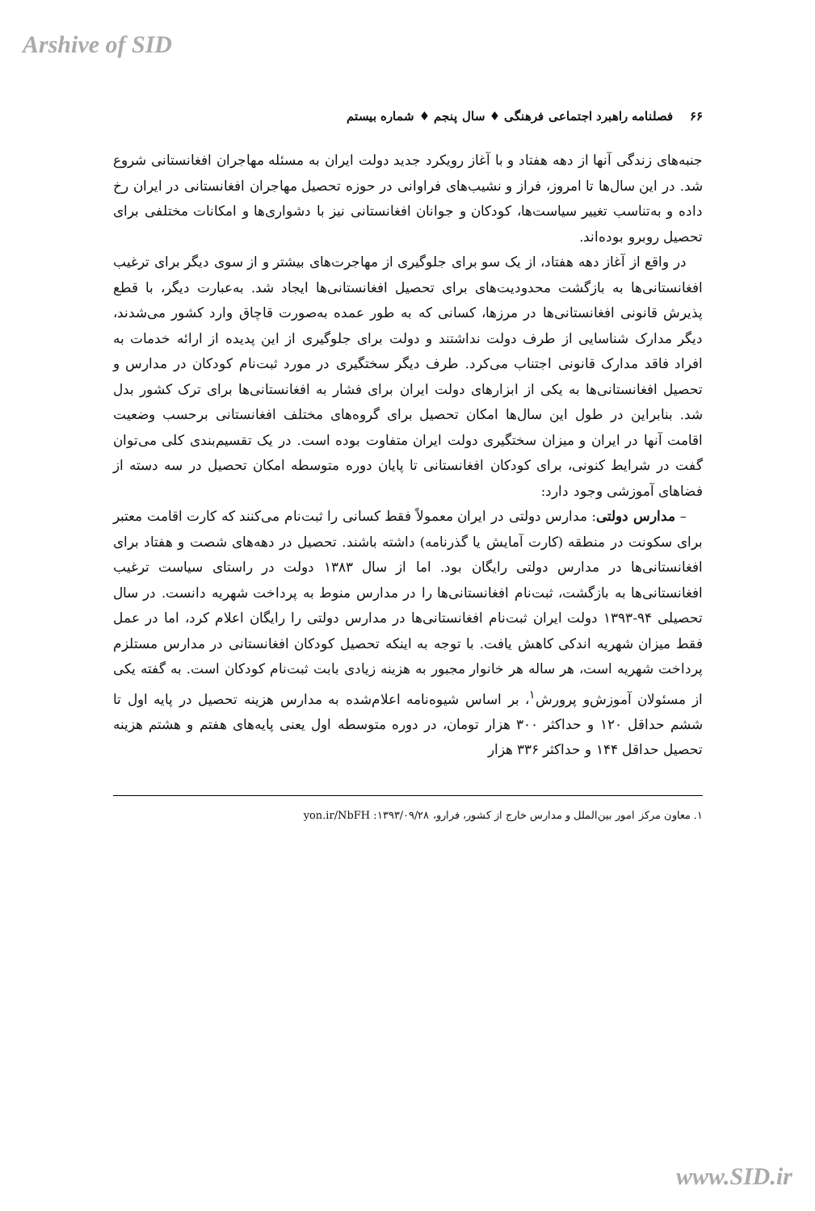Arshive of SID
۶۶ فصلنامه راهبرد اجتماعی فرهنگی ♦ سال پنجم ♦ شماره بیستم
جنبه‌های زندگی آنها از دهه هفتاد و با آغاز رویکرد جدید دولت ایران به مسئله مهاجران افغانستانی شروع شد. در این سال‌ها تا امروز، فراز و نشیب‌های فراوانی در حوزه تحصیل مهاجران افغانستانی در ایران رخ داده و به‌تناسب تغییر سیاست‌ها، کودکان و جوانان افغانستانی نیز با دشواری‌ها و امکانات مختلفی برای تحصیل روبرو بوده‌اند.
در واقع از آغاز دهه هفتاد، از یک سو برای جلوگیری از مهاجرت‌های بیشتر و از سوی دیگر برای ترغیب افغانستانی‌ها به بازگشت محدودیت‌های برای تحصیل افغانستانی‌ها ایجاد شد. به‌عبارت دیگر، با قطع پذیرش قانونی افغانستانی‌ها در مرزها، کسانی که به طور عمده به‌صورت قاچاق وارد کشور می‌شدند، دیگر مدارک شناسایی از طرف دولت نداشتند و دولت برای جلوگیری از این پدیده از ارائه خدمات به افراد فاقد مدارک قانونی اجتناب می‌کرد. طرف دیگر سختگیری در مورد ثبت‌نام کودکان در مدارس و تحصیل افغانستانی‌ها به یکی از ابزارهای دولت ایران برای فشار به افغانستانی‌ها برای ترک کشور بدل شد. بنابراین در طول این سال‌ها امکان تحصیل برای گروه‌های مختلف افغانستانی برحسب وضعیت اقامت آنها در ایران و میزان سختگیری دولت ایران متفاوت بوده است. در یک تقسیم‌بندی کلی می‌توان گفت در شرایط کنونی، برای کودکان افغانستانی تا پایان دوره متوسطه امکان تحصیل در سه دسته از فضاهای آموزشی وجود دارد:
– مدارس دولتی: مدارس دولتی در ایران معمولاً فقط کسانی را ثبت‌نام می‌کنند که کارت اقامت معتبر برای سکونت در منطقه (کارت آمایش یا گذرنامه) داشته باشند. تحصیل در دهه‌های شصت و هفتاد برای افغانستانی‌ها در مدارس دولتی رایگان بود. اما از سال ۱۳۸۳ دولت در راستای سیاست ترغیب افغانستانی‌ها به بازگشت، ثبت‌نام افغانستانی‌ها را در مدارس منوط به پرداخت شهریه دانست. در سال تحصیلی ۹۴-۱۳۹۳ دولت ایران ثبت‌نام افغانستانی‌ها در مدارس دولتی را رایگان اعلام کرد، اما در عمل فقط میزان شهریه اندکی کاهش یافت. با توجه به اینکه تحصیل کودکان افغانستانی در مدارس مستلزم پرداخت شهریه است، هر ساله هر خانوار مجبور به هزینه زیادی بابت ثبت‌نام کودکان است. به گفته یکی از مسئولان آموزش‌و پرورش<sup>۱</sup>، بر اساس شیوه‌نامه اعلام‌شده به مدارس هزینه تحصیل در پایه اول تا ششم حداقل ۱۲۰ و حداکثر ۳۰۰ هزار تومان، در دوره متوسطه اول یعنی پایه‌های هفتم و هشتم هزینه تحصیل حداقل ۱۴۴ و حداکثر ۳۳۶ هزار
۱. معاون مرکز امور بین‌الملل و مدارس خارج از کشور، فرارو، ۱۳۹۳/۰۹/۲۸: yon.ir/NbFH
www.SID.ir